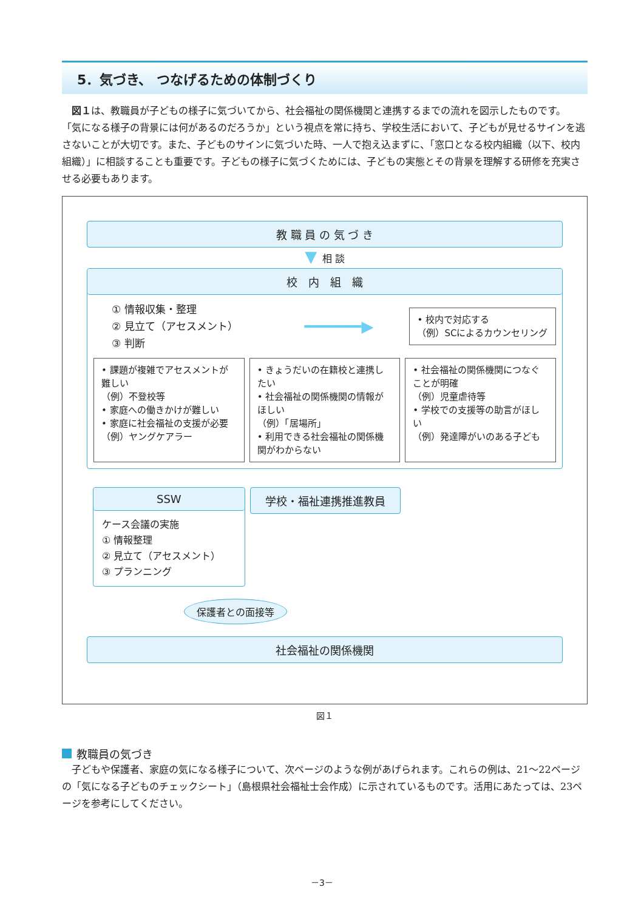5．気づき、 つなげるための体制づくり
　図１は、教職員が子どもの様子に気づいてから、社会福祉の関係機関と連携するまでの流れを図示したものです。
「気になる様子の背景には何があるのだろうか」という視点を常に持ち、学校生活において、子どもが見せるサインを逃さないことが大切です。また、子どものサインに気づいた時、一人で抱え込まずに、「窓口となる校内組織（以下、校内組織）」に相談することも重要です。子どもの様子に気づくためには、子どもの実態とその背景を理解する研修を充実させる必要もあります。
教 職 員 の 気 づ き
▼ 相 談
校　内　組　織
① 情報収集・整理
② 見立て（アセスメント）
③ 判断
━━━━━━▶
• 校内で対応する
（例）SCによるカウンセリング
• 課題が複雑でアセスメントが難しい
（例）不登校等
• 家庭への働きかけが難しい
• 家庭に社会福祉の支援が必要
（例）ヤングケアラー
• きょうだいの在籍校と連携したい
• 社会福祉の関係機関の情報がほしい
（例）「居場所」
• 利用できる社会福祉の関係機関がわからない
• 社会福祉の関係機関につなぐことが明確
（例）児童虐待等
• 学校での支援等の助言がほしい
（例）発達障がいのある子ども
SSW
ケース会議の実施
① 情報整理
② 見立て（アセスメント）
③ プランニング
学校・福祉連携推進教員
保護者との面接等
社会福祉の関係機関
図１
教職員の気づき
　子どもや保護者、家庭の気になる様子について、次ページのような例があげられます。これらの例は、21～22ページの「気になる子どものチェックシート」（島根県社会福祉士会作成）に示されているものです。活用にあたっては、23ページを参考にしてください。
－3－